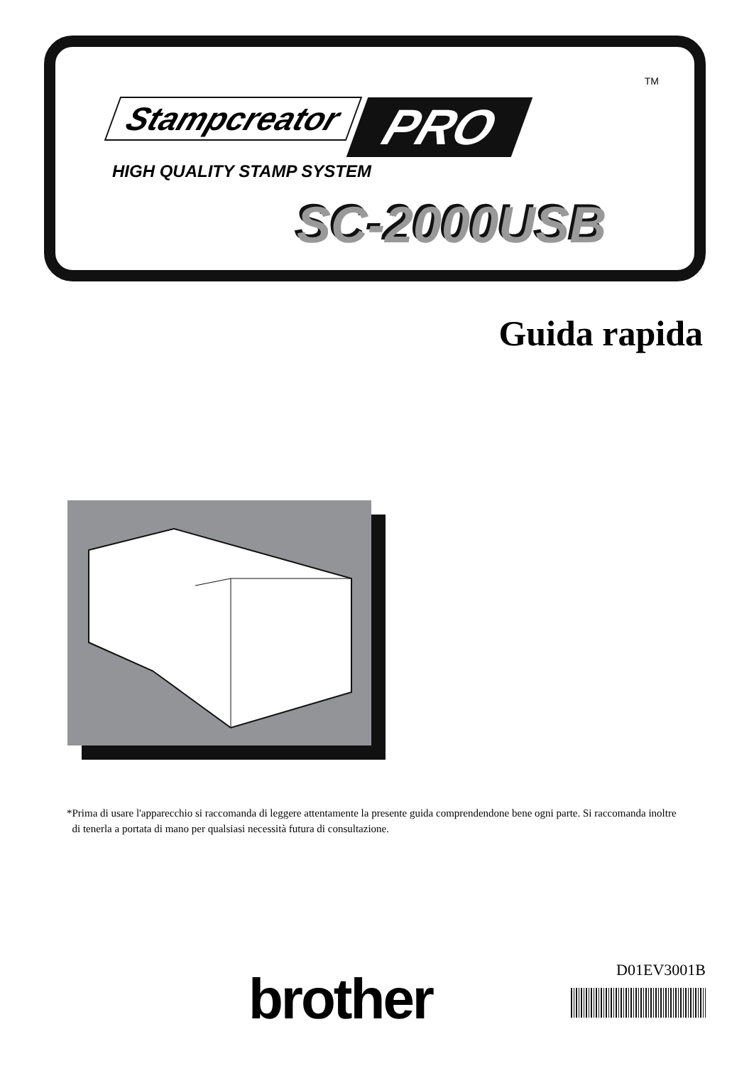TM
Stampcreator PRO
HIGH QUALITY STAMP SYSTEM
SC-2000USB
Guida rapida
*Prima di usare l'apparecchio si raccomanda di leggere attentamente la presente guida comprendendone bene ogni parte. Si raccomanda inoltre
di tenerla a portata di mano per qualsiasi necessità futura di consultazione.
brother D01EV3001B